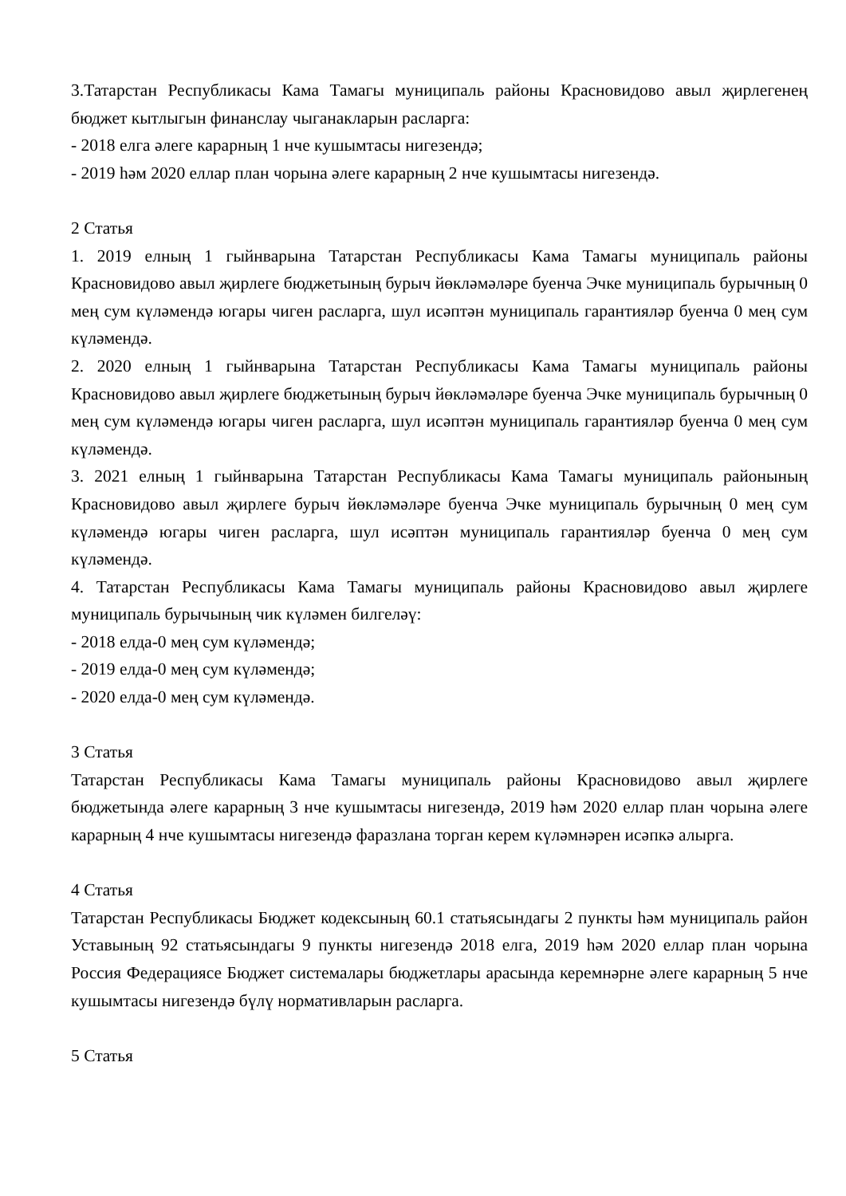3.Татарстан Республикасы Кама Тамагы муниципаль районы Красновидово авыл җирлегенең бюджет кытлыгын финанслау чыганакларын расларга:
- 2018 елга әлеге карарның 1 нче кушымтасы нигезендә;
- 2019 һәм 2020 еллар план чорына әлеге карарның 2 нче кушымтасы нигезендә.
2 Статья
1. 2019 елның 1 гыйнварына Татарстан Республикасы Кама Тамагы муниципаль районы Красновидово авыл җирлеге бюджетының бурыч йөкләмәләре буенча Эчке муниципаль бурычның 0 мең сум күләмендә югары чиген расларга, шул исәптән муниципаль гарантияләр буенча 0 мең сум күләмендә.
2. 2020 елның 1 гыйнварына Татарстан Республикасы Кама Тамагы муниципаль районы Красновидово авыл җирлеге бюджетының бурыч йөкләмәләре буенча Эчке муниципаль бурычның 0 мең сум күләмендә югары чиген расларга, шул исәптән муниципаль гарантияләр буенча 0 мең сум күләмендә.
3. 2021 елның 1 гыйнварына Татарстан Республикасы Кама Тамагы муниципаль районының Красновидово авыл җирлеге бурыч йөкләмәләре буенча Эчке муниципаль бурычның 0 мең сум күләмендә югары чиген расларга, шул исәптән муниципаль гарантияләр буенча 0 мең сум күләмендә.
4. Татарстан Республикасы Кама Тамагы муниципаль районы Красновидово авыл җирлеге муниципаль бурычының чик күләмен билгеләү:
- 2018 елда-0 мең сум күләмендә;
- 2019 елда-0 мең сум күләмендә;
- 2020 елда-0 мең сум күләмендә.
3 Статья
Татарстан Республикасы Кама Тамагы муниципаль районы Красновидово авыл җирлеге бюджетында әлеге карарның 3 нче кушымтасы нигезендә, 2019 һәм 2020 еллар план чорына әлеге карарның 4 нче кушымтасы нигезендә фаразлана торган керем күләмнәрен исәпкә алырга.
4 Статья
Татарстан Республикасы Бюджет кодексының 60.1 статьясындагы 2 пункты һәм муниципаль район Уставының 92 статьясындагы 9 пункты нигезендә 2018 елга, 2019 һәм 2020 еллар план чорына Россия Федерациясе Бюджет системалары бюджетлары арасында керемнәрне әлеге карарның 5 нче кушымтасы нигезендә бүлү нормативларын расларга.
5 Статья